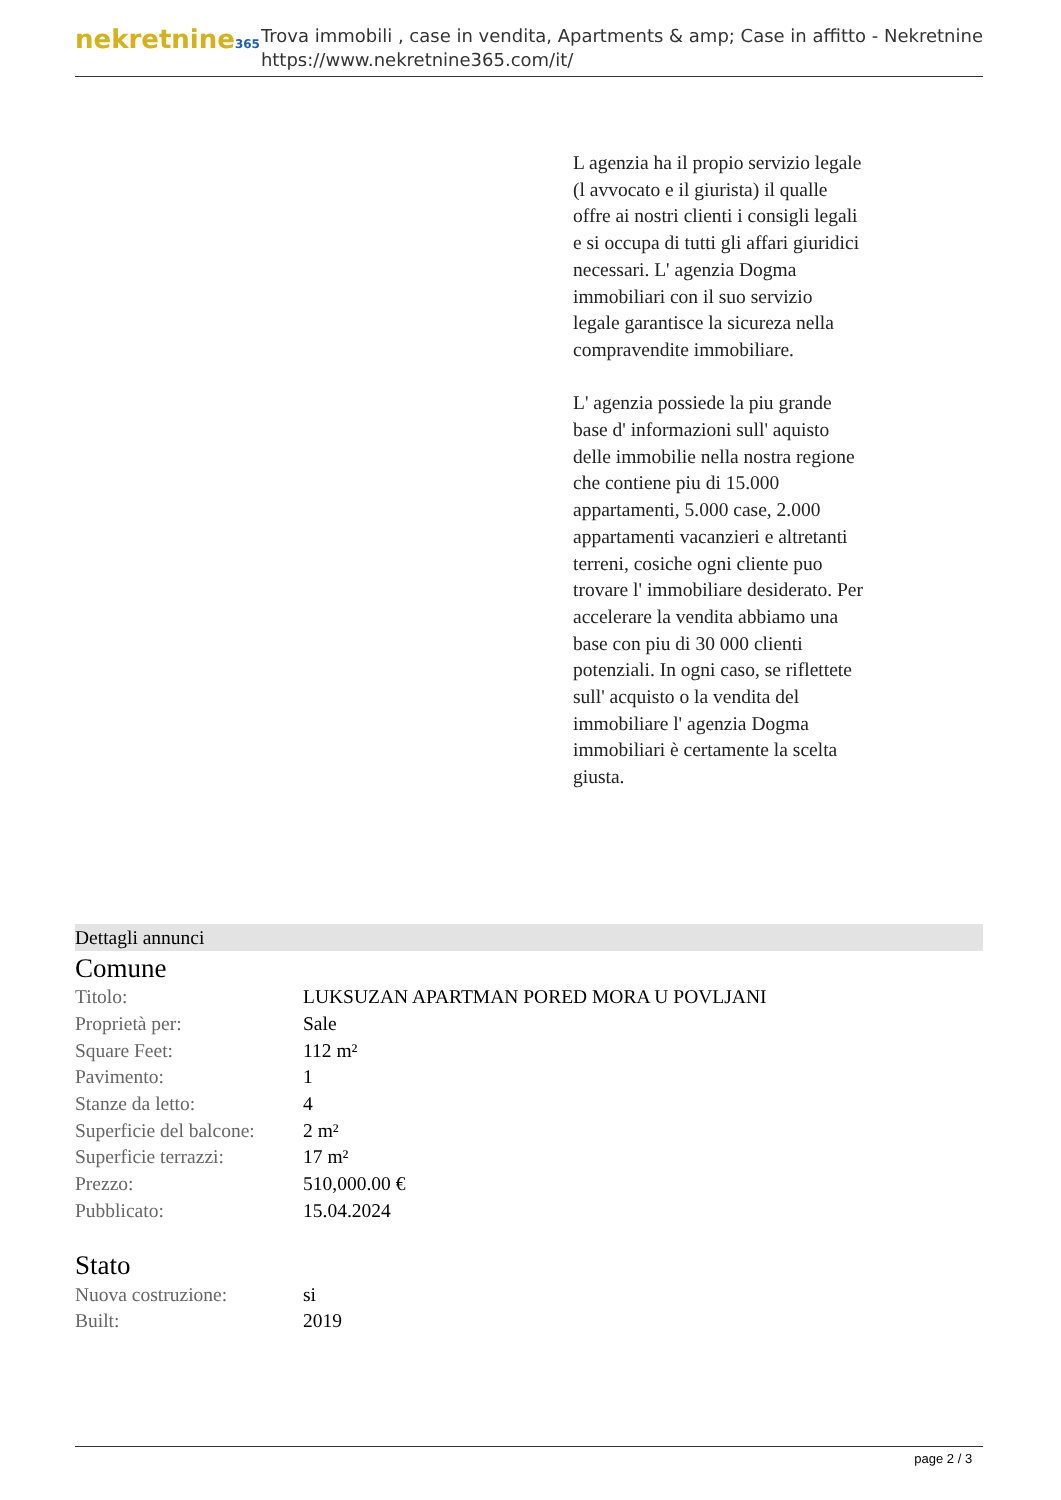nekretnine365
Trova immobili , case in vendita, Apartments & amp; Case in affitto - Nekretnine
https://www.nekretnine365.com/it/
L agenzia ha il propio servizio legale (l avvocato e il giurista) il qualle offre ai nostri clienti i consigli legali e si occupa di tutti gli affari giuridici necessari. L' agenzia Dogma immobiliari con il suo servizio legale garantisce la sicureza nella compravendite immobiliare.
L' agenzia possiede la piu grande base d' informazioni sull' aquisto delle immobilie nella nostra regione che contiene piu di 15.000 appartamenti, 5.000 case, 2.000 appartamenti vacanzieri e altretanti terreni, cosiche ogni cliente puo trovare l' immobiliare desiderato. Per accelerare la vendita abbiamo una base con piu di 30 000 clienti potenziali. In ogni caso, se riflettete sull' acquisto o la vendita del immobiliare l' agenzia Dogma immobiliari è certamente la scelta giusta.
Dettagli annunci
Comune
| Titolo: | LUKSUZAN APARTMAN PORED MORA U POVLJANI |
| Proprietà per: | Sale |
| Square Feet: | 112 m² |
| Pavimento: | 1 |
| Stanze da letto: | 4 |
| Superficie del balcone: | 2 m² |
| Superficie terrazzi: | 17 m² |
| Prezzo: | 510,000.00 € |
| Pubblicato: | 15.04.2024 |
Stato
| Nuova costruzione: | si |
| Built: | 2019 |
page 2 / 3